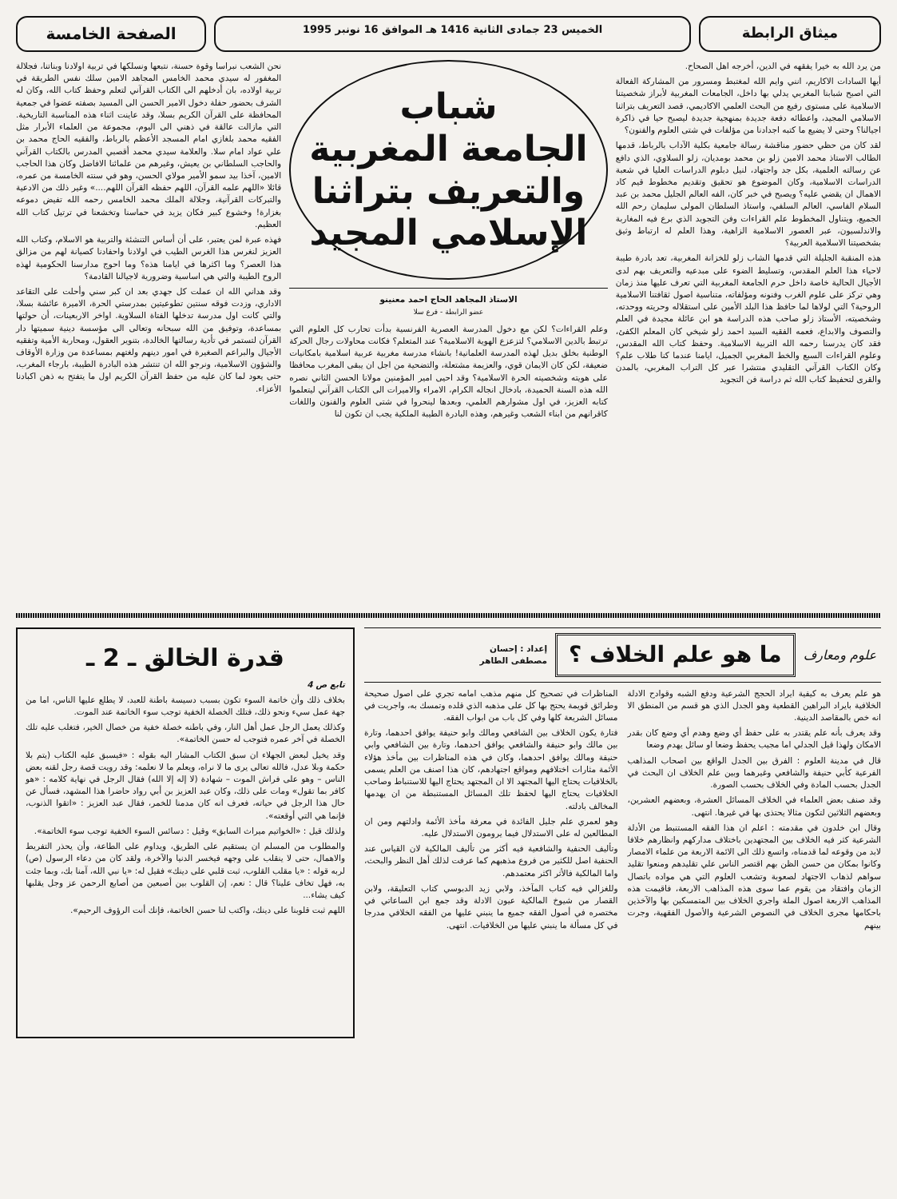ميثاق الرابطة
الخميس 23 جمادى الثانية 1416 هـ الموافق 16 نونبر 1995
الصفحة الخامسة
من يرد الله به خيرا يفقهه في الدين، أخرجه اهل الصحاح.
أيها السادات الاكاريم، انني وايم الله لمغتبط ومسرور من المشاركة الفعالة التي اصبح شبابنا المغربي يدلي بها داخل، الجامعات المغربية لأبراز شخصيتنا الاسلامية على مستوى رفيع من البحث العلمي الاكاديمي، قصد التعريف بتراثنا الاسلامي المجيد، واعطائه دفعة جديدة بمنهجية جديدة ليصبح حيا في ذاكرة اجيالنا؟ وحتى لا يضيع ما كتبه اجدادنا من مؤلفات في شتى العلوم والفنون؟
لقد كان من حظي حضور مناقشة رسالة جامعية بكلية الآداب بالرباط، قدمها الطالب الاستاذ محمد الامين زلو بن محمد بومديان، زلو السلاوي، الذي دافع عن رسالته العلمية، بكل جد واجتهاد، لنيل دبلوم الدراسات العليا في شعبة الدراسات الاسلامية، وكان الموضوع هو تحقيق وتقديم مخطوط قيم كاد الاهمال ان يقضي عليه؟ ويصبح في خبر كان، الفه العالم الجليل محمد بن عبد السلام الفاسي، العالم السلفي، واستاذ السلطان المولى سليمان رحم الله الجميع، ويتناول المخطوط علم القراءات وفن التجويد الذي برع فيه المغاربة والاندلسيون، عبر العصور الاسلامية الزاهية، وهذا العلم له ارتباط وثيق بشخصيتنا الاسلامية العربية؟
هذه المنقبة الجليلة التي قدمها الشاب زلو للخزانة المغربية، تعد بادرة طيبة لاحياء هذا العلم المقدس، وتسليط الضوء على مبدعيه والتعريف بهم لدى الأجيال الحالية خاصة داخل حرم الجامعة المغربية التي تعرف عليها منذ زمان وهي تركز على علوم الغرب وفنونه ومؤلفاته، متناسية اصول ثقافتنا الاسلامية الروحية؟ التي لولاها لما حافظ هذا البلد الأمين على استقلاله وحريته ووحدته، وشخصيته، الأستاذ زلو صاحب هذه الدراسة هو ابن عائلة مجيدة في العلم والتصوف والابداع، فعمه الفقيه السيد احمد زلو شيخي كان المعلم الكفئ، فقد كان يدرسنا رحمه الله التربية الاسلامية. وحفظ كتاب الله المقدس، وعلوم القراءات السبع والخط المغربي الجميل، ايامنا عندما كنا طلاب علم؟ وكان الكتاب القرآني التقليدي منتشرا عبر كل التراب المغربي، بالمدن والقرى لتحفيظ كتاب الله ثم دراسة فن التجويد
شباب
الجامعة المغربية
والتعريف بتراثنا
الإسلامي المجيد
الاستاذ المجاهد الحاج احمد معنينو
عضو الرابطة - فرع سلا
وعلم القراءات؟ لكن مع دخول المدرسة العصرية الفرنسية بدأت تحارب كل العلوم التي ترتبط بالدين الاسلامي؟ لتزعزع الهوية الاسلامية؟ عند المتعلم؟ فكانت محاولات رجال الحركة الوطنية بخلق بديل لهذه المدرسة العلمانية! بانشاء مدرسة مغربية عربية اسلامية بامكانيات ضعيفة، لكن كان الايمان قوي، والعزيمة مشتعلة، والتضحية من اجل ان يبقى المغرب محافظا على هويته وشخصيته الحرة الاسلامية؟ وقد احيى امير المؤمنين مولانا الحسن الثاني نصره الله هذه السنة الحميدة، بادخال انجاله الكرام، الامراء والاميرات الى الكتاب القرآني ليتعلموا كتابه العزيز، في اول مشوارهم العلمي، وبعدها لينحروا في شتى العلوم والفنون واللغات كاقرانهم من ابناء الشعب وغيرهم، وهذه البادرة الطيبة الملكية يجب ان تكون لنا
نحن الشعب نبراسا وقوة حسنة، نتبعها ونسلكها في تربية اولادنا وبناتنا، فجلالة المغفور له سيدي محمد الخامس المجاهد الامين سلك نفس الطريقة في تربية اولاده، بان أدخلهم الى الكتاب القرآني لتعلم وحفظ كتاب الله، وكان له الشرف بحضور حفلة دخول الامير الحسن الى المسيد بصفته عضوا في جمعية المحافظة على القرآن الكريم بسلا، وقد عاينت اثناء هذه المناسبة التاريخية. التي مازالت عالقة في ذهني الى اليوم، مجموعة من العلماء الأبرار مثل الفقيه محمد بلغازي امام المسجد الأعظم بالرباط، والفقيه الحاج محمد بن علي عواد امام سلا. والعلامة سيدي محمد أقصبي المدرس بالكتاب القرآني والحاجب السلطاني بن يعيش، وغيرهم من علمائنا الافاضل وكان هذا الحاجب الامين، آخذا بيد سمو الأمير مولاي الحسن، وهو في سنته الخامسة من عمره، قائلا «اللهم علمه القرآن، اللهم حفظه القرآن اللهم....» وغير ذلك من الادعية والتبركات القرآنية، وجلالة الملك محمد الخامس رحمه الله تفيض دموعه بغزارة! وخشوع كبير فكان يزيد في حماسنا وتخشعنا في ترتيل كتاب الله العظيم.
فهذه عبرة لمن يعتبر، على أن أساس التنشئة والتربية هو الاسلام، وكتاب الله العزيز لنغرس هذا الغرس الطيب في اولادنا واحفادنا كصيانة لهم من مزالق هذا العصر؟ وما اكثرها في ايامنا هذه؟ وما احوج مدارسنا الحكومية لهذه الروح الطيبة والتي هي اساسية وضرورية لاجيالنا القادمة؟
وقد هداني الله ان عملت كل جهدي بعد ان كبر سني وأحلت على التقاعد الاداري، وزدت فوقه سنتين تطوعيتين بمدرستي الحرة، الاميرة عائشة بسلا، والتي كانت اول مدرسة تدخلها الفتاة السلاوية. اواخر الاربعينات، أن حولتها بمساعدة، وتوفيق من الله سبحانه وتعالى الى مؤسسة دينية سميتها دار القرآن لتستمر في تأدية رسالتها الخالدة، بتنوير العقول، ومحاربة الأمية وتفقيه الأجيال والبراعم الصغيرة في امور دينهم ولغتهم بمساعدة من وزارة الأوقاف والشؤون الاسلامية، ونرجو الله ان تنتشر هذه البادرة الطيبة، بارجاء المغرب، حتى يعود لما كان عليه من حفظ القرآن الكريم اول ما يتفتح به ذهن اكبادنا الأعزاء.
علوم ومعارف
ما هو علم الخلاف ؟
إعداد : إحسان
مصطفى الطاهر
هو علم يعرف به كيفية ايراد الحجج الشرعية ودفع الشبه وقوادح الادلة الخلافية بايراد البراهين القطعية وهو الجدل الذي هو قسم من المنطق الا انه خص بالمقاصد الدينية.
وقد يعرف بأنه علم يقتدر به على حفظ أي وضع وهدم أي وضع كان بقدر الامكان ولهذا قيل الجدلي اما مجيب يحفظ وضعا او سائل يهدم وضعا
قال في مدينة العلوم : الفرق بين الجدل الواقع بين اصحاب المذاهب الفرعية كأبي حنيفة والشافعي وغيرهما وبين علم الخلاف ان البحث في الجدل بحسب المادة وفي الخلاف بحسب الصورة.
وقد صنف بعض العلماء في الخلاف المسائل العشرة، وبعضهم العشرين، وبعضهم الثلاثين لتكون مثالا يحتذى بها في غيرها. انتهى.
وقال ابن خلدون في مقدمته : اعلم ان هذا الفقه المستنبط من الأدلة الشرعية كثر فيه الخلاف بين المجتهدين باختلاف مداركهم وانظارهم خلافا لابد من وقوعه لما قدمناه، واتسع ذلك الى الائمة الاربعة من علماء الامصار وكانوا بمكان من حسن الظن بهم اقتصر الناس علي تقليدهم ومنعوا تقليد سواهم لذهاب الاجتهاد لصعوبة وتشعب العلوم التي هي مواده باتصال الزمان وافتقاد من يقوم عما سوى هذه المذاهب الاربعة، فاقيمت هذه المذاهب الاربعة اصول الملة واجري الخلاف بين المتمسكين بها والآخذين باحكامها مجرى الخلاف في النصوص الشرعية والأصول الفقهية، وجرت بينهم
المناظرات في تصحيح كل منهم مذهب امامه تجري على اصول صحيحة وطرائق قويمة يحتج بها كل على مذهبه الذي قلده وتمسك به، واجريت في مسائل الشريعة كلها وفي كل باب من ابواب الفقه.
فتارة يكون الخلاف بين الشافعي ومالك وابو حنيفة يوافق احدهما، وتارة بين مالك وابو حنيفة والشافعي يوافق احدهما، وتارة بين الشافعي وابي حنيفة ومالك يوافق احدهما، وكان في هذه المناظرات بين مأخذ هؤلاء الأئمة مثارات اختلافهم ومواقع اجتهادهم، كان هذا اصنف من العلم يسمى بالخلافيات يحتاج اليها المجتهد الا ان المجتهد يحتاج اليها للاستنباط وصاحب الخلافيات يحتاج اليها لحفظ تلك المسائل المستنبطة من ان يهدمها المخالف بادلته.
وهو لعمري علم جليل الفائدة في معرفة مأخذ الأئمة وادلتهم ومن ان المطالعين له على الاستدلال فيما يرومون الاستدلال عليه.
وتأليف الحنفية والشافعية فيه أكثر من تأليف المالكية لان القياس عند الحنفية اصل للكثير من فروع مذهبهم كما عرفت لذلك أهل النظر والبحث، واما المالكية فالأثر اكثر معتمدهم.
وللغزالي فيه كتاب المآخذ، ولابي زيد الدبوسي كتاب التعليقة، ولابن القصار من شيوخ المالكية عيون الادلة وقد جمع ابن الساعاتي في مختصره في أصول الفقه جميع ما ينبني عليها من الفقه الخلافي مدرجا في كل مسألة ما ينبني عليها من الخلافيات. انتهى.
قدرة الخالق ـ 2 ـ
تابع ص 4
بخلاف ذلك وأن خاتمة السوء تكون بسبب دسيسة باطنة للعبد، لا يطلع عليها الناس، اما من جهة عمل سيء ونحو ذلك، فتلك الخصلة الخفية توجب سوء الخاتمة عند الموت.
وكذلك يعمل الرجل عمل أهل النار، وفي باطنه خصلة خفية من خصال الخير، فتغلب عليه تلك الخصلة في آخر عمره فتوجب له حسن الخاتمة».
وقد يخيل لبعض الجهلاء ان سبق الكتاب المشار اليه بقوله : «فيسبق عليه الكتاب (يتم بلا حكمة وبلا عدل، فالله تعالى يرى ما لا نراه، ويعلم ما لا نعلمه: وقد رويت قصة رجل لقنه بعض الناس – وهو على فراش الموت – شهادة (لا إله إلا الله) فقال الرجل في نهاية كلامه : «هو كافر بما تقول» ومات على ذلك، وكان عبد العزيز بن أبي رواد حاضرا هذا المشهد، فسأل عن حال هذا الرجل في حياته، فعرف انه كان مدمنا للخمر، فقال عبد العزيز : «اتقوا الذنوب، فإنما هي التي أوقعته».
ولذلك قيل : «الخواتيم ميراث السابق» وقيل : دسائس السوء الخفية توجب سوء الخاتمة».
والمطلوب من المسلم ان يستقيم على الطريق، ويداوم على الطاعة، وأن يحذر التفريط والاهمال، حتى لا ينقلب على وجهه فيخسر الدنيا والآخرة، ولقد كان من دعاء الرسول (ص) لربه قوله : «يا مقلب القلوب، ثبت قلبي على دينك» فقيل له: «يا نبي الله، آمنا بك، وبما جئت به، فهل تخاف علينا؟ قال : نعم، إن القلوب بين أصبعين من أصابع الرحمن عز وجل يقلبها كيف يشاء...
اللهم ثبت قلوبنا على دينك، واكتب لنا حسن الخاتمة، فإنك أنت الرؤوف الرحيم».